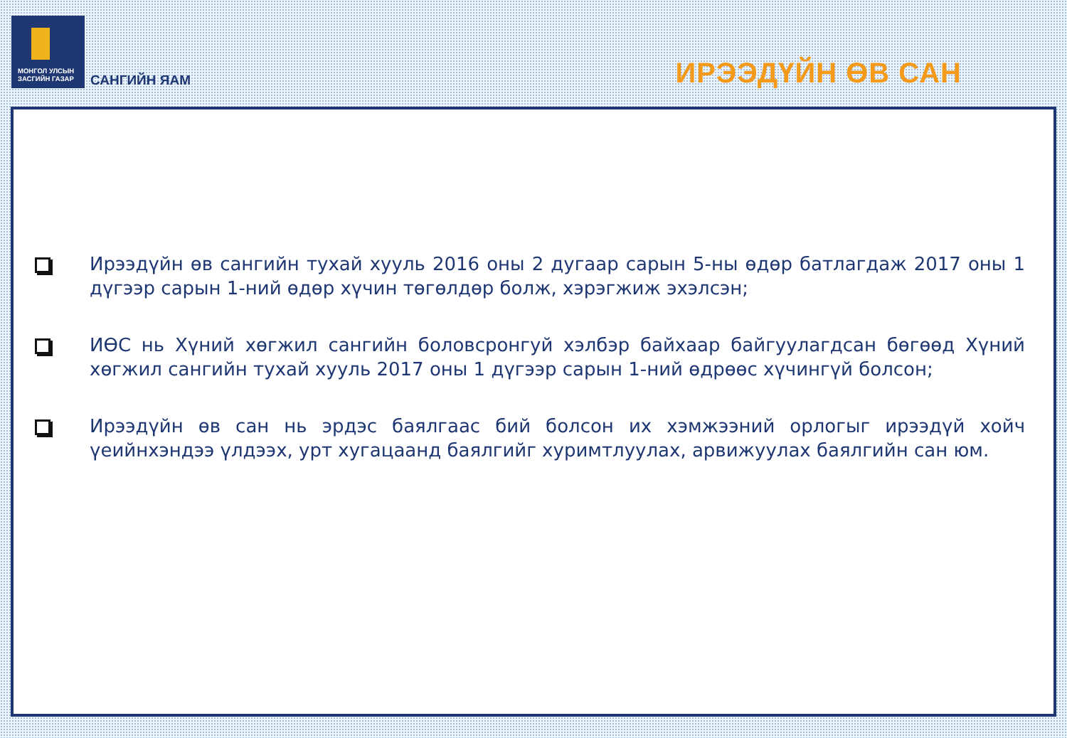МОНГОЛ УЛСЫН
ЗАСГИЙН ГАЗАР
САНГИЙН ЯАМ
ИРЭЭДҮЙН ӨВ САН
Ирээдүйн өв сангийн тухай хууль 2016 оны 2 дугаар сарын 5-ны өдөр батлагдаж 2017 оны 1 дүгээр сарын 1-ний өдөр хүчин төгөлдөр болж, хэрэгжиж эхэлсэн;
ИӨС нь Хүний хөгжил сангийн боловсронгуй хэлбэр байхаар байгуулагдсан бөгөөд Хүний хөгжил сангийн тухай хууль 2017 оны 1 дүгээр сарын 1-ний өдрөөс хүчингүй болсон;
Ирээдүйн өв сан нь эрдэс баялгаас бий болсон их хэмжээний орлогыг ирээдүй хойч үеийнхэндээ үлдээх, урт хугацаанд баялгийг хуримтлуулах, арвижуулах баялгийн сан юм.